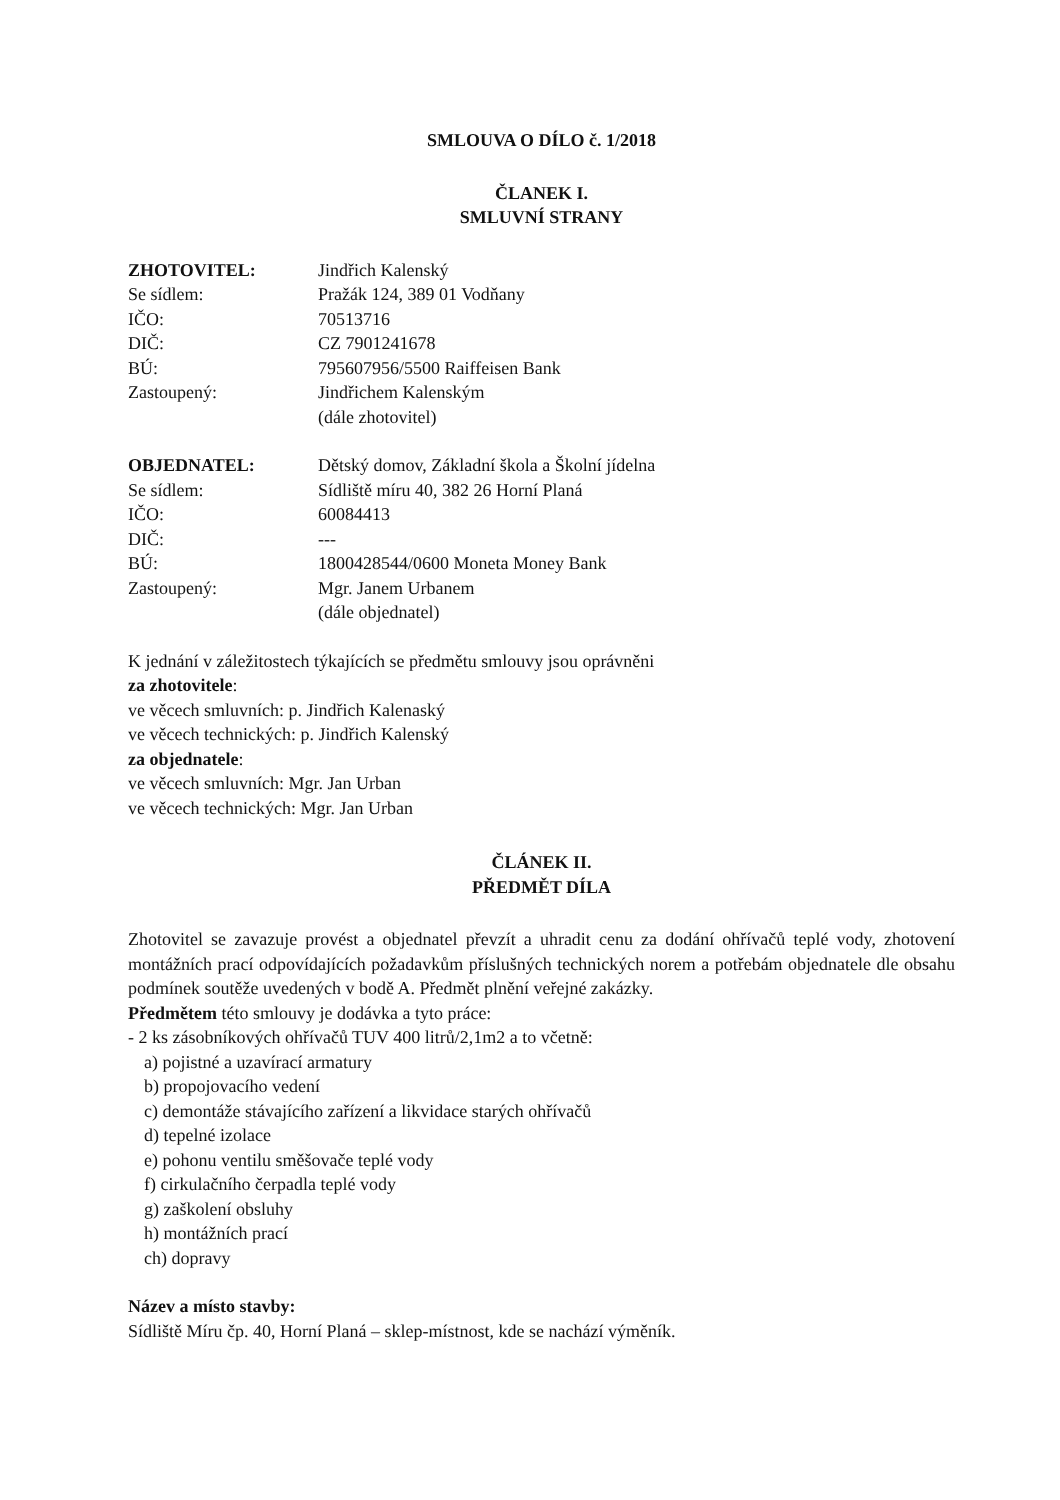SMLOUVA O DÍLO č. 1/2018
ČLANEK I.
SMLUVNÍ STRANY
| ZHOTOVITEL: | Jindřich Kalenský |
| Se sídlem: | Pražák 124, 389 01 Vodňany |
| IČO: | 70513716 |
| DIČ: | CZ 7901241678 |
| BÚ: | 795607956/5500 Raiffeisen Bank |
| Zastoupený: | Jindřichem Kalenským |
| | (dále zhotovitel) |
| OBJEDNATEL: | Dětský domov, Základní škola a Školní jídelna |
| Se sídlem: | Sídliště míru 40, 382 26 Horní Planá |
| IČO: | 60084413 |
| DIČ: | --- |
| BÚ: | 1800428544/0600 Moneta Money Bank |
| Zastoupený: | Mgr. Janem Urbanem |
| | (dále objednatel) |
K jednání v záležitostech týkajících se předmětu smlouvy jsou oprávněni
za zhotovitele:
ve věcech smluvních: p. Jindřich Kalenaský
ve věcech technických: p. Jindřich Kalenský
za objednatele:
ve věcech smluvních: Mgr. Jan Urban
ve věcech technických: Mgr. Jan Urban
ČLÁNEK II.
PŘEDMĚT DÍLA
Zhotovitel se zavazuje provést a objednatel převzít a uhradit cenu za dodání ohřívačů teplé vody, zhotovení montážních prací odpovídajících požadavkům příslušných technických norem a potřebám objednatele dle obsahu podmínek soutěže uvedených v bodě A. Předmět plnění veřejné zakázky.
Předmětem této smlouvy je dodávka a tyto práce:
- 2 ks zásobníkových ohřívačů TUV 400 litrů/2,1m2 a to včetně:
a) pojistné a uzavírací armatury
b) propojovacího vedení
c) demontáže stávajícího zařízení a likvidace starých ohřívačů
d) tepelné izolace
e) pohonu ventilu směšovače teplé vody
f) cirkulačního čerpadla teplé vody
g) zaškolení obsluhy
h) montážních prací
ch) dopravy
Název a místo stavby:
Sídliště Míru čp. 40, Horní Planá – sklep-místnost, kde se nachází výměník.